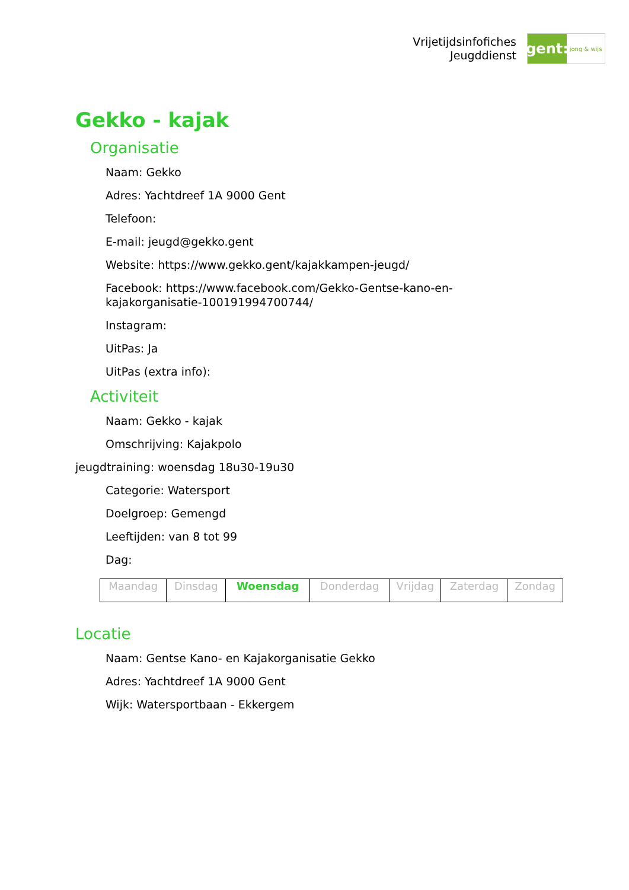Vrijetijdsinfofiches
Jeugddienst
gent:
jong & wijs
Gekko - kajak
Organisatie
Naam: Gekko
Adres: Yachtdreef 1A 9000 Gent
Telefoon:
E-mail: jeugd@gekko.gent
Website: https://www.gekko.gent/kajakkampen-jeugd/
Facebook: https://www.facebook.com/Gekko-Gentse-kano-en-
kajakorganisatie-100191994700744/
Instagram:
UitPas: Ja
UitPas (extra info):
Activiteit
Naam: Gekko - kajak
Omschrijving: Kajakpolo
jeugdtraining: woensdag 18u30-19u30
Categorie: Watersport
Doelgroep: Gemengd
Leeftijden: van 8 tot 99
Dag:
| Maandag | Dinsdag | Woensdag | Donderdag | Vrijdag | Zaterdag | Zondag |
Locatie
Naam: Gentse Kano- en Kajakorganisatie Gekko
Adres: Yachtdreef 1A 9000 Gent
Wijk: Watersportbaan - Ekkergem